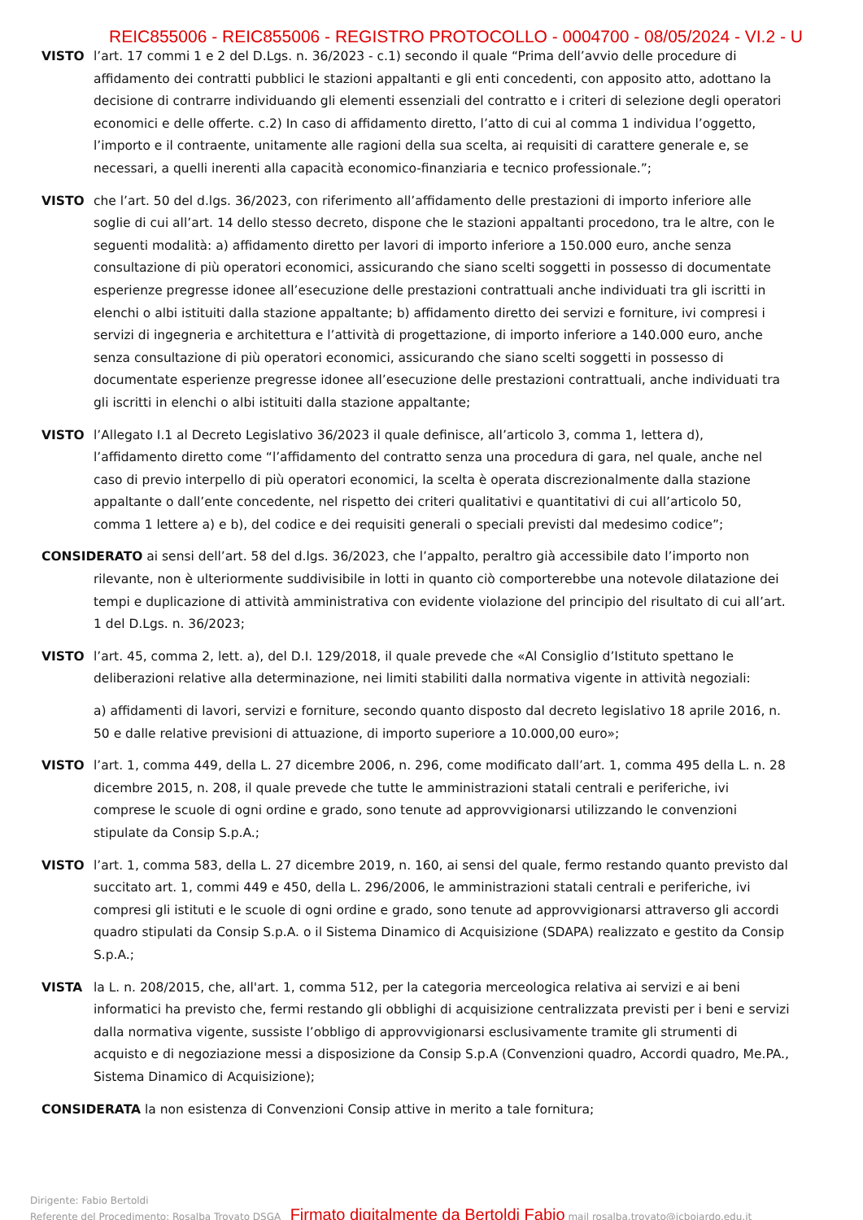REIC855006 - REIC855006 - REGISTRO PROTOCOLLO - 0004700 - 08/05/2024 - VI.2 - U
VISTO l’art. 17 commi 1 e 2 del D.Lgs. n. 36/2023 - c.1) secondo il quale “Prima dell’avvio delle procedure di affidamento dei contratti pubblici le stazioni appaltanti e gli enti concedenti, con apposito atto, adottano la decisione di contrarre individuando gli elementi essenziali del contratto e i criteri di selezione degli operatori economici e delle offerte. c.2) In caso di affidamento diretto, l’atto di cui al comma 1 individua l’oggetto, l’importo e il contraente, unitamente alle ragioni della sua scelta, ai requisiti di carattere generale e, se necessari, a quelli inerenti alla capacità economico-finanziaria e tecnico professionale.”;
VISTO che l’art. 50 del d.lgs. 36/2023, con riferimento all’affidamento delle prestazioni di importo inferiore alle soglie di cui all’art. 14 dello stesso decreto, dispone che le stazioni appaltanti procedono, tra le altre, con le seguenti modalità: a) affidamento diretto per lavori di importo inferiore a 150.000 euro, anche senza consultazione di più operatori economici, assicurando che siano scelti soggetti in possesso di documentate esperienze pregresse idonee all’esecuzione delle prestazioni contrattuali anche individuati tra gli iscritti in elenchi o albi istituiti dalla stazione appaltante; b) affidamento diretto dei servizi e forniture, ivi compresi i servizi di ingegneria e architettura e l’attività di progettazione, di importo inferiore a 140.000 euro, anche senza consultazione di più operatori economici, assicurando che siano scelti soggetti in possesso di documentate esperienze pregresse idonee all’esecuzione delle prestazioni contrattuali, anche individuati tra gli iscritti in elenchi o albi istituiti dalla stazione appaltante;
VISTO l’Allegato I.1 al Decreto Legislativo 36/2023 il quale definisce, all’articolo 3, comma 1, lettera d), l’affidamento diretto come “l’affidamento del contratto senza una procedura di gara, nel quale, anche nel caso di previo interpello di più operatori economici, la scelta è operata discrezionalmente dalla stazione appaltante o dall’ente concedente, nel rispetto dei criteri qualitativi e quantitativi di cui all’articolo 50, comma 1 lettere a) e b), del codice e dei requisiti generali o speciali previsti dal medesimo codice”;
CONSIDERATO ai sensi dell’art. 58 del d.lgs. 36/2023, che l’appalto, peraltro già accessibile dato l’importo non
rilevante, non è ulteriormente suddivisibile in lotti in quanto ciò comporterebbe una notevole dilatazione dei tempi e duplicazione di attività amministrativa con evidente violazione del principio del risultato di cui all’art. 1 del D.Lgs. n. 36/2023;
VISTO l’art. 45, comma 2, lett. a), del D.I. 129/2018, il quale prevede che «Al Consiglio d’Istituto spettano le deliberazioni relative alla determinazione, nei limiti stabiliti dalla normativa vigente in attività negoziali:
a) affidamenti di lavori, servizi e forniture, secondo quanto disposto dal decreto legislativo 18 aprile 2016, n. 50 e dalle relative previsioni di attuazione, di importo superiore a 10.000,00 euro»;
VISTO l’art. 1, comma 449, della L. 27 dicembre 2006, n. 296, come modificato dall’art. 1, comma 495 della L. n. 28 dicembre 2015, n. 208, il quale prevede che tutte le amministrazioni statali centrali e periferiche, ivi comprese le scuole di ogni ordine e grado, sono tenute ad approvvigionarsi utilizzando le convenzioni stipulate da Consip S.p.A.;
VISTO l’art. 1, comma 583, della L. 27 dicembre 2019, n. 160, ai sensi del quale, fermo restando quanto previsto dal succitato art. 1, commi 449 e 450, della L. 296/2006, le amministrazioni statali centrali e periferiche, ivi compresi gli istituti e le scuole di ogni ordine e grado, sono tenute ad approvvigionarsi attraverso gli accordi quadro stipulati da Consip S.p.A. o il Sistema Dinamico di Acquisizione (SDAPA) realizzato e gestito da Consip S.p.A.;
VISTA la L. n. 208/2015, che, all'art. 1, comma 512, per la categoria merceologica relativa ai servizi e ai beni informatici ha previsto che, fermi restando gli obblighi di acquisizione centralizzata previsti per i beni e servizi dalla normativa vigente, sussiste l’obbligo di approvvigionarsi esclusivamente tramite gli strumenti di acquisto e di negoziazione messi a disposizione da Consip S.p.A (Convenzioni quadro, Accordi quadro, Me.PA., Sistema Dinamico di Acquisizione);
CONSIDERATA la non esistenza di Convenzioni Consip attive in merito a tale fornitura;
Dirigente: Fabio Bertoldi
Referente del Procedimento: Rosalba Trovato DSGA Firmato digitalmente da Bertoldi Fabio mail rosalba.trovato@icboiardo.edu.it